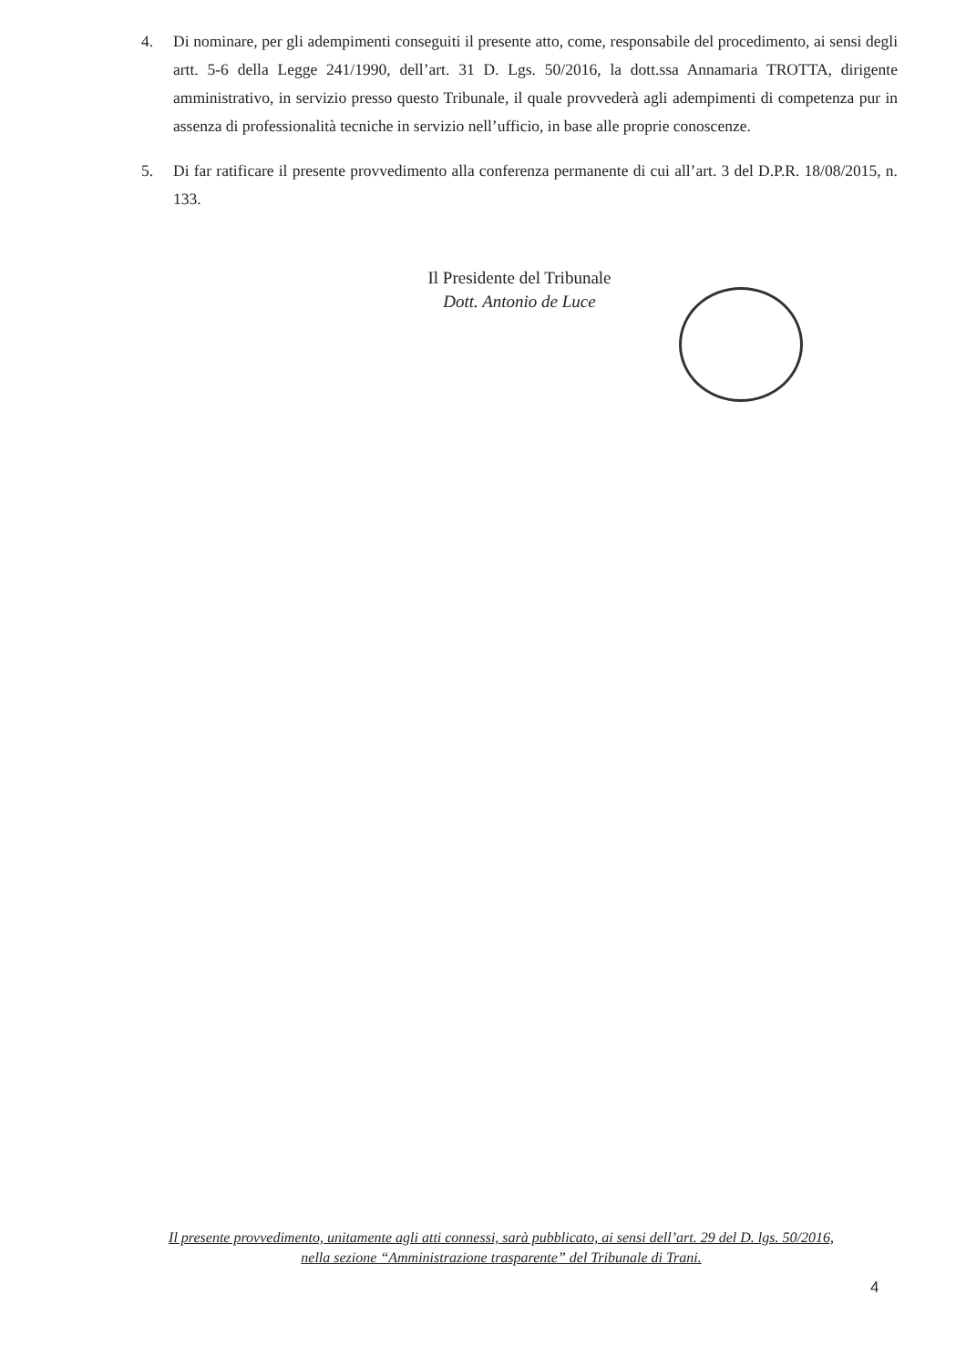4. Di nominare, per gli adempimenti conseguiti il presente atto, come, responsabile del procedimento, ai sensi degli artt. 5-6 della Legge 241/1990, dell’art. 31 D. Lgs. 50/2016, la dott.ssa Annamaria TROTTA, dirigente amministrativo, in servizio presso questo Tribunale, il quale provvederà agli adempimenti di competenza pur in assenza di professionalità tecniche in servizio nell’ufficio, in base alle proprie conoscenze.
5. Di far ratificare il presente provvedimento alla conferenza permanente di cui all’art. 3 del D.P.R. 18/08/2015, n. 133.
Il Presidente del Tribunale
Dott. Antonio de Luce
Il presente provvedimento, unitamente agli atti connessi, sarà pubblicato, ai sensi dell’art. 29 del D. lgs. 50/2016,
nella sezione “Amministrazione trasparente” del Tribunale di Trani.
4